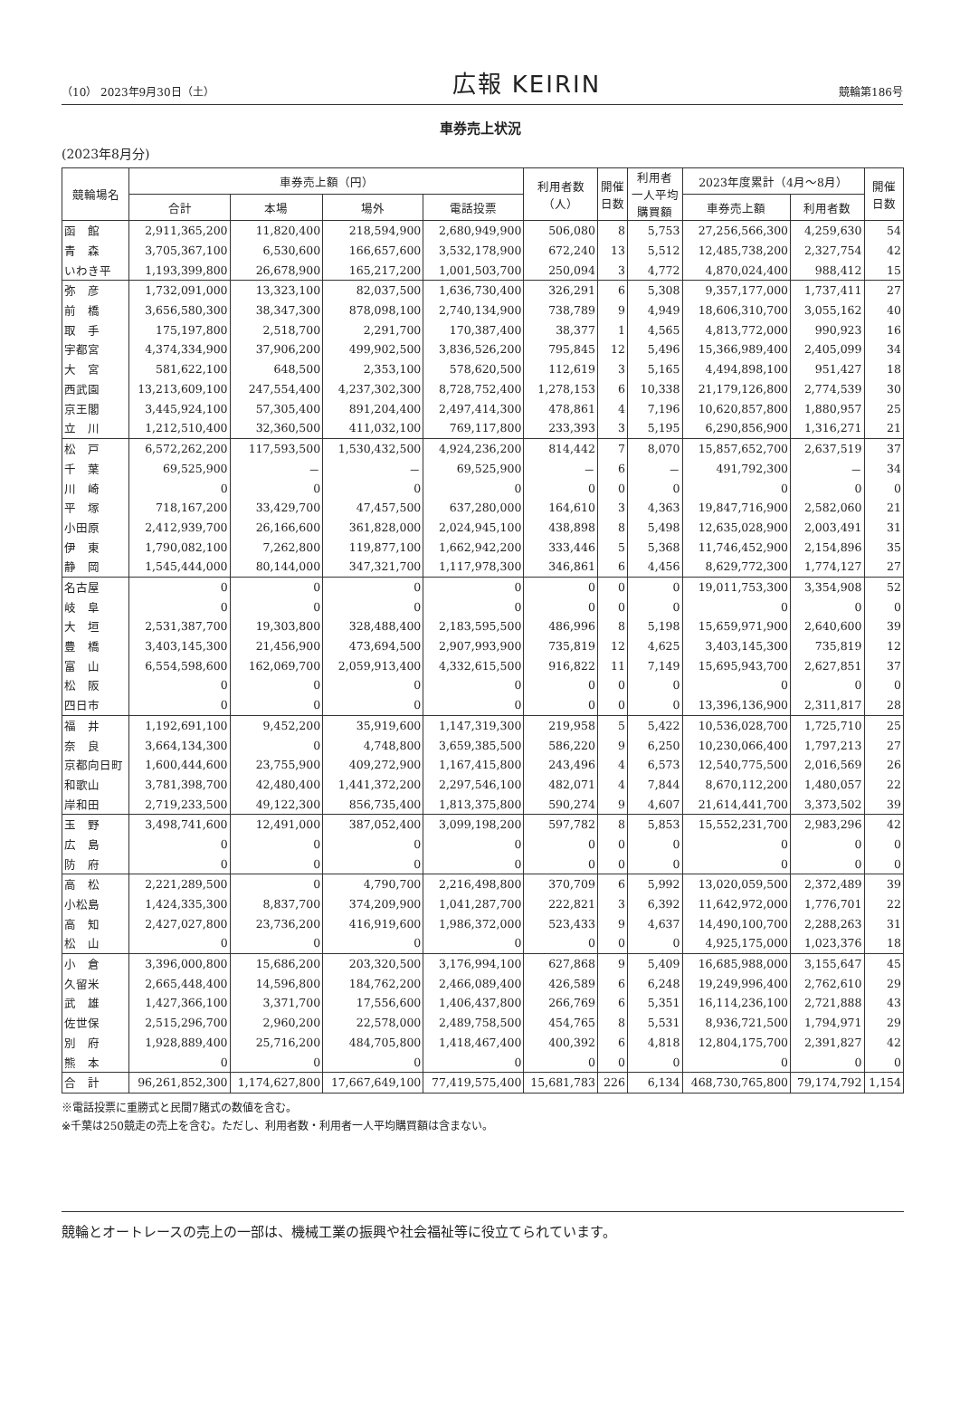（10） 2023年9月30日（土） 広報 KEIRIN 競輪第186号
車券売上状況
(2023年8月分)
| 競輪場名 | 車券売上額（円） | | | | 利用者数 （人） | 開催 日数 | 利用者 一人平均 購買額 | 2023年度累計（4月～8月） | | 開催 日数 |
| --- | --- | --- | --- | --- | --- | --- | --- | --- | --- | --- |
| | 合計 | 本場 | 場外 | 電話投票 | | | | 車券売上額 | 利用者数 | |
| 函 館 | 2,911,365,200 | 11,820,400 | 218,594,900 | 2,680,949,900 | 506,080 | 8 | 5,753 | 27,256,566,300 | 4,259,630 | 54 |
| 青 森 | 3,705,367,100 | 6,530,600 | 166,657,600 | 3,532,178,900 | 672,240 | 13 | 5,512 | 12,485,738,200 | 2,327,754 | 42 |
| いわき平 | 1,193,399,800 | 26,678,900 | 165,217,200 | 1,001,503,700 | 250,094 | 3 | 4,772 | 4,870,024,400 | 988,412 | 15 |
| 弥 彦 | 1,732,091,000 | 13,323,100 | 82,037,500 | 1,636,730,400 | 326,291 | 6 | 5,308 | 9,357,177,000 | 1,737,411 | 27 |
| 前 橋 | 3,656,580,300 | 38,347,300 | 878,098,100 | 2,740,134,900 | 738,789 | 9 | 4,949 | 18,606,310,700 | 3,055,162 | 40 |
| 取 手 | 175,197,800 | 2,518,700 | 2,291,700 | 170,387,400 | 38,377 | 1 | 4,565 | 4,813,772,000 | 990,923 | 16 |
| 宇都宮 | 4,374,334,900 | 37,906,200 | 499,902,500 | 3,836,526,200 | 795,845 | 12 | 5,496 | 15,366,989,400 | 2,405,099 | 34 |
| 大 宮 | 581,622,100 | 648,500 | 2,353,100 | 578,620,500 | 112,619 | 3 | 5,165 | 4,494,898,100 | 951,427 | 18 |
| 西武園 | 13,213,609,100 | 247,554,400 | 4,237,302,300 | 8,728,752,400 | 1,278,153 | 6 | 10,338 | 21,179,126,800 | 2,774,539 | 30 |
| 京王閣 | 3,445,924,100 | 57,305,400 | 891,204,400 | 2,497,414,300 | 478,861 | 4 | 7,196 | 10,620,857,800 | 1,880,957 | 25 |
| 立 川 | 1,212,510,400 | 32,360,500 | 411,032,100 | 769,117,800 | 233,393 | 3 | 5,195 | 6,290,856,900 | 1,316,271 | 21 |
| 松 戸 | 6,572,262,200 | 117,593,500 | 1,530,432,500 | 4,924,236,200 | 814,442 | 7 | 8,070 | 15,857,652,700 | 2,637,519 | 37 |
| 千 葉 | 69,525,900 | － | － | 69,525,900 | － | 6 | － | 491,792,300 | － | 34 |
| 川 崎 | 0 | 0 | 0 | 0 | 0 | 0 | 0 | 0 | 0 | 0 |
| 平 塚 | 718,167,200 | 33,429,700 | 47,457,500 | 637,280,000 | 164,610 | 3 | 4,363 | 19,847,716,900 | 2,582,060 | 21 |
| 小田原 | 2,412,939,700 | 26,166,600 | 361,828,000 | 2,024,945,100 | 438,898 | 8 | 5,498 | 12,635,028,900 | 2,003,491 | 31 |
| 伊 東 | 1,790,082,100 | 7,262,800 | 119,877,100 | 1,662,942,200 | 333,446 | 5 | 5,368 | 11,746,452,900 | 2,154,896 | 35 |
| 静 岡 | 1,545,444,000 | 80,144,000 | 347,321,700 | 1,117,978,300 | 346,861 | 6 | 4,456 | 8,629,772,300 | 1,774,127 | 27 |
| 名古屋 | 0 | 0 | 0 | 0 | 0 | 0 | 0 | 19,011,753,300 | 3,354,908 | 52 |
| 岐 阜 | 0 | 0 | 0 | 0 | 0 | 0 | 0 | 0 | 0 | 0 |
| 大 垣 | 2,531,387,700 | 19,303,800 | 328,488,400 | 2,183,595,500 | 486,996 | 8 | 5,198 | 15,659,971,900 | 2,640,600 | 39 |
| 豊 橋 | 3,403,145,300 | 21,456,900 | 473,694,500 | 2,907,993,900 | 735,819 | 12 | 4,625 | 3,403,145,300 | 735,819 | 12 |
| 富 山 | 6,554,598,600 | 162,069,700 | 2,059,913,400 | 4,332,615,500 | 916,822 | 11 | 7,149 | 15,695,943,700 | 2,627,851 | 37 |
| 松 阪 | 0 | 0 | 0 | 0 | 0 | 0 | 0 | 0 | 0 | 0 |
| 四日市 | 0 | 0 | 0 | 0 | 0 | 0 | 0 | 13,396,136,900 | 2,311,817 | 28 |
| 福 井 | 1,192,691,100 | 9,452,200 | 35,919,600 | 1,147,319,300 | 219,958 | 5 | 5,422 | 10,536,028,700 | 1,725,710 | 25 |
| 奈 良 | 3,664,134,300 | 0 | 4,748,800 | 3,659,385,500 | 586,220 | 9 | 6,250 | 10,230,066,400 | 1,797,213 | 27 |
| 京都向日町 | 1,600,444,600 | 23,755,900 | 409,272,900 | 1,167,415,800 | 243,496 | 4 | 6,573 | 12,540,775,500 | 2,016,569 | 26 |
| 和歌山 | 3,781,398,700 | 42,480,400 | 1,441,372,200 | 2,297,546,100 | 482,071 | 4 | 7,844 | 8,670,112,200 | 1,480,057 | 22 |
| 岸和田 | 2,719,233,500 | 49,122,300 | 856,735,400 | 1,813,375,800 | 590,274 | 9 | 4,607 | 21,614,441,700 | 3,373,502 | 39 |
| 玉 野 | 3,498,741,600 | 12,491,000 | 387,052,400 | 3,099,198,200 | 597,782 | 8 | 5,853 | 15,552,231,700 | 2,983,296 | 42 |
| 広 島 | 0 | 0 | 0 | 0 | 0 | 0 | 0 | 0 | 0 | 0 |
| 防 府 | 0 | 0 | 0 | 0 | 0 | 0 | 0 | 0 | 0 | 0 |
| 高 松 | 2,221,289,500 | 0 | 4,790,700 | 2,216,498,800 | 370,709 | 6 | 5,992 | 13,020,059,500 | 2,372,489 | 39 |
| 小松島 | 1,424,335,300 | 8,837,700 | 374,209,900 | 1,041,287,700 | 222,821 | 3 | 6,392 | 11,642,972,000 | 1,776,701 | 22 |
| 高 知 | 2,427,027,800 | 23,736,200 | 416,919,600 | 1,986,372,000 | 523,433 | 9 | 4,637 | 14,490,100,700 | 2,288,263 | 31 |
| 松 山 | 0 | 0 | 0 | 0 | 0 | 0 | 0 | 4,925,175,000 | 1,023,376 | 18 |
| 小 倉 | 3,396,000,800 | 15,686,200 | 203,320,500 | 3,176,994,100 | 627,868 | 9 | 5,409 | 16,685,988,000 | 3,155,647 | 45 |
| 久留米 | 2,665,448,400 | 14,596,800 | 184,762,200 | 2,466,089,400 | 426,589 | 6 | 6,248 | 19,249,996,400 | 2,762,610 | 29 |
| 武 雄 | 1,427,366,100 | 3,371,700 | 17,556,600 | 1,406,437,800 | 266,769 | 6 | 5,351 | 16,114,236,100 | 2,721,888 | 43 |
| 佐世保 | 2,515,296,700 | 2,960,200 | 22,578,000 | 2,489,758,500 | 454,765 | 8 | 5,531 | 8,936,721,500 | 1,794,971 | 29 |
| 別 府 | 1,928,889,400 | 25,716,200 | 484,705,800 | 1,418,467,400 | 400,392 | 6 | 4,818 | 12,804,175,700 | 2,391,827 | 42 |
| 熊 本 | 0 | 0 | 0 | 0 | 0 | 0 | 0 | 0 | 0 | 0 |
| 合 計 | 96,261,852,300 | 1,174,627,800 | 17,667,649,100 | 77,419,575,400 | 15,681,783 | 226 | 6,134 | 468,730,765,800 | 79,174,792 | 1,154 |
※電話投票に重勝式と民間7賭式の数値を含む。
※千葉は250競走の売上を含む。ただし、利用者数・利用者一人平均購買額は含まない。
競輪とオートレースの売上の一部は、機械工業の振興や社会福祉等に役立てられています。